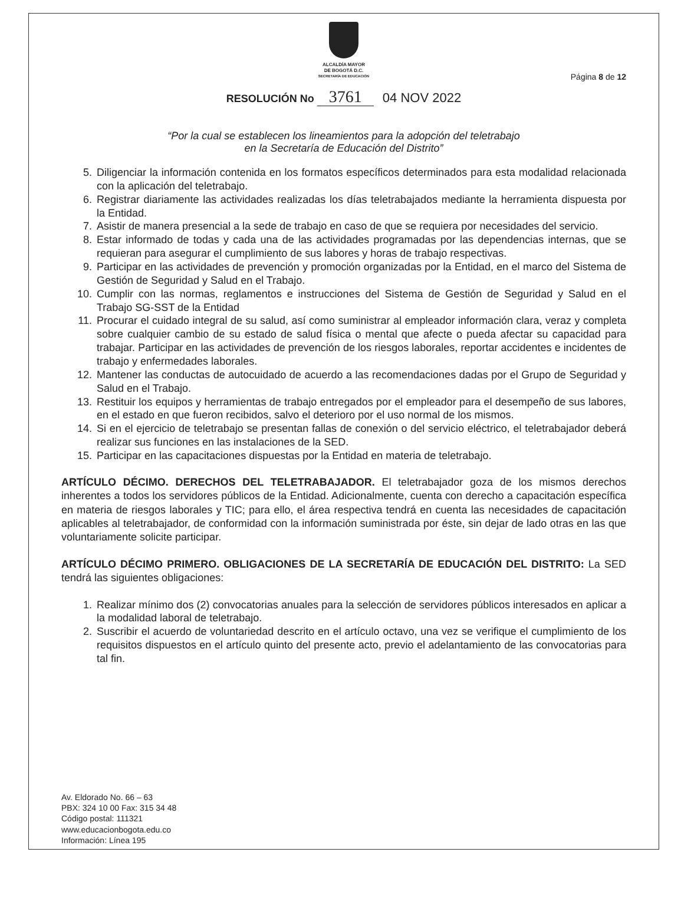ALCALDÍA MAYOR
DE BOGOTÁ D.C.
SECRETARÍA DE EDUCACIÓN
Página 8 de 12
RESOLUCIÓN No 3761 04 NOV 2022
“Por la cual se establecen los lineamientos para la adopción del teletrabajo
en la Secretaría de Educación del Distrito”
5. Diligenciar la información contenida en los formatos específicos determinados para esta modalidad relacionada con la aplicación del teletrabajo.
6. Registrar diariamente las actividades realizadas los días teletrabajados mediante la herramienta dispuesta por la Entidad.
7. Asistir de manera presencial a la sede de trabajo en caso de que se requiera por necesidades del servicio.
8. Estar informado de todas y cada una de las actividades programadas por las dependencias internas, que se requieran para asegurar el cumplimiento de sus labores y horas de trabajo respectivas.
9. Participar en las actividades de prevención y promoción organizadas por la Entidad, en el marco del Sistema de Gestión de Seguridad y Salud en el Trabajo.
10. Cumplir con las normas, reglamentos e instrucciones del Sistema de Gestión de Seguridad y Salud en el Trabajo SG-SST de la Entidad
11. Procurar el cuidado integral de su salud, así como suministrar al empleador información clara, veraz y completa sobre cualquier cambio de su estado de salud física o mental que afecte o pueda afectar su capacidad para trabajar. Participar en las actividades de prevención de los riesgos laborales, reportar accidentes e incidentes de trabajo y enfermedades laborales.
12. Mantener las conductas de autocuidado de acuerdo a las recomendaciones dadas por el Grupo de Seguridad y Salud en el Trabajo.
13. Restituir los equipos y herramientas de trabajo entregados por el empleador para el desempeño de sus labores, en el estado en que fueron recibidos, salvo el deterioro por el uso normal de los mismos.
14. Si en el ejercicio de teletrabajo se presentan fallas de conexión o del servicio eléctrico, el teletrabajador deberá realizar sus funciones en las instalaciones de la SED.
15. Participar en las capacitaciones dispuestas por la Entidad en materia de teletrabajo.
ARTÍCULO DÉCIMO. DERECHOS DEL TELETRABAJADOR. El teletrabajador goza de los mismos derechos inherentes a todos los servidores públicos de la Entidad. Adicionalmente, cuenta con derecho a capacitación específica en materia de riesgos laborales y TIC; para ello, el área respectiva tendrá en cuenta las necesidades de capacitación aplicables al teletrabajador, de conformidad con la información suministrada por éste, sin dejar de lado otras en las que voluntariamente solicite participar.
ARTÍCULO DÉCIMO PRIMERO. OBLIGACIONES DE LA SECRETARÍA DE EDUCACIÓN DEL DISTRITO: La SED tendrá las siguientes obligaciones:
1. Realizar mínimo dos (2) convocatorias anuales para la selección de servidores públicos interesados en aplicar a la modalidad laboral de teletrabajo.
2. Suscribir el acuerdo de voluntariedad descrito en el artículo octavo, una vez se verifique el cumplimiento de los requisitos dispuestos en el artículo quinto del presente acto, previo el adelantamiento de las convocatorias para tal fin.
Av. Eldorado No. 66 – 63
PBX: 324 10 00 Fax: 315 34 48
Código postal: 111321
www.educacionbogota.edu.co
Información: Línea 195